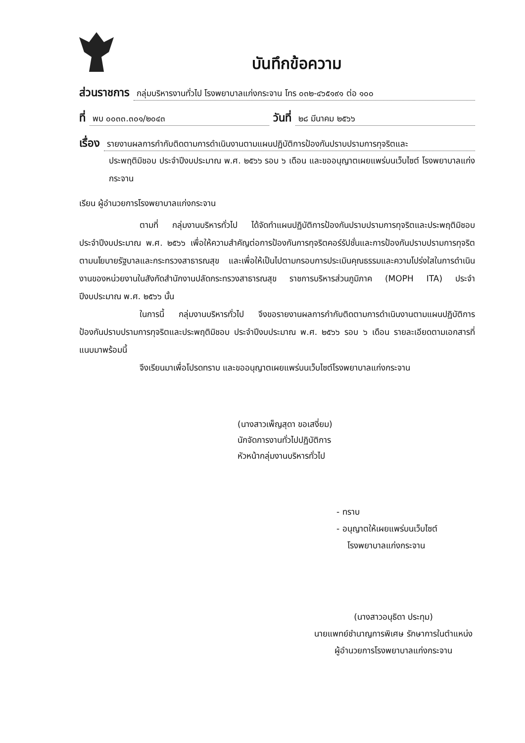บันทึกข้อความ
ส่วนราชการ กลุ่มบริหารงานทั่วไป โรงพยาบาลแก่งกระจาน โทร ๐๓๒-๔๖๕๑๙๑ ต่อ ๑๐๐
ที่ พบ ๐๐๓๓.๓๐๑/๒๐๔๓ วันที่ ๒๘ มีนาคม ๒๕๖๖
เรื่อง รายงานผลการกำกับติดตามการดำเนินงานตามแผนปฏิบัติการป้องกันปราบปรามการทุจริตและ
ประพฤติมิชอบ ประจำปีงบประมาณ พ.ศ. ๒๕๖๖ รอบ ๖ เดือน และขออนุญาตเผยแพร่บนเว็บไซต์ โรงพยาบาลแก่งกระจาน
เรียน ผู้อำนวยการโรงพยาบาลแก่งกระจาน
ตามที่ กลุ่มงานบริหารทั่วไป ได้จัดทำแผนปฏิบัติการป้องกันปราบปรามการทุจริตและประพฤติมิชอบ ประจำปีงบประมาณ พ.ศ. ๒๕๖๖ เพื่อให้ความสำคัญต่อการป้องกันการทุจริตคอร์รัปชั่นและการป้องกันปราบปรามการทุจริต ตามนโยบายรัฐบาลและกระทรวงสาธารณสุข และเพื่อให้เป็นไปตามกรอบการประเมินคุณธรรมและความโปร่งใสในการดำเนินงานของหน่วยงานในสังกัดสำนักงานปลัดกระทรวงสาธารณสุข ราชการบริหารส่วนภูมิภาค (MOPH ITA) ประจำปีงบประมาณ พ.ศ. ๒๕๖๖ นั้น
ในการนี้ กลุ่มงานบริหารทั่วไป จึงขอรายงานผลการกำกับติดตามการดำเนินงานตามแผนปฏิบัติการป้องกันปราบปรามการทุจริตและประพฤติมิชอบ ประจำปีงบประมาณ พ.ศ. ๒๕๖๖ รอบ ๖ เดือน รายละเอียดตามเอกสารที่แนบมาพร้อมนี้
จึงเรียนมาเพื่อโปรดทราบ และขออนุญาตเผยแพร่บนเว็บไซต์โรงพยาบาลแก่งกระจาน
(นางสาวเพ็ญสุดา ขอเสงี่ยม)
นักจัดการงานทั่วไปปฏิบัติการ
หัวหน้ากลุ่มงานบริหารทั่วไป
- ทราบ
- อนุญาตให้เผยแพร่บนเว็บไซต์
โรงพยาบาลแก่งกระจาน
(นางสาวอนุธิดา ประทุม)
นายแพทย์ชำนาญการพิเศษ รักษาการในตำแหน่ง
ผู้อำนวยการโรงพยาบาลแก่งกระจาน